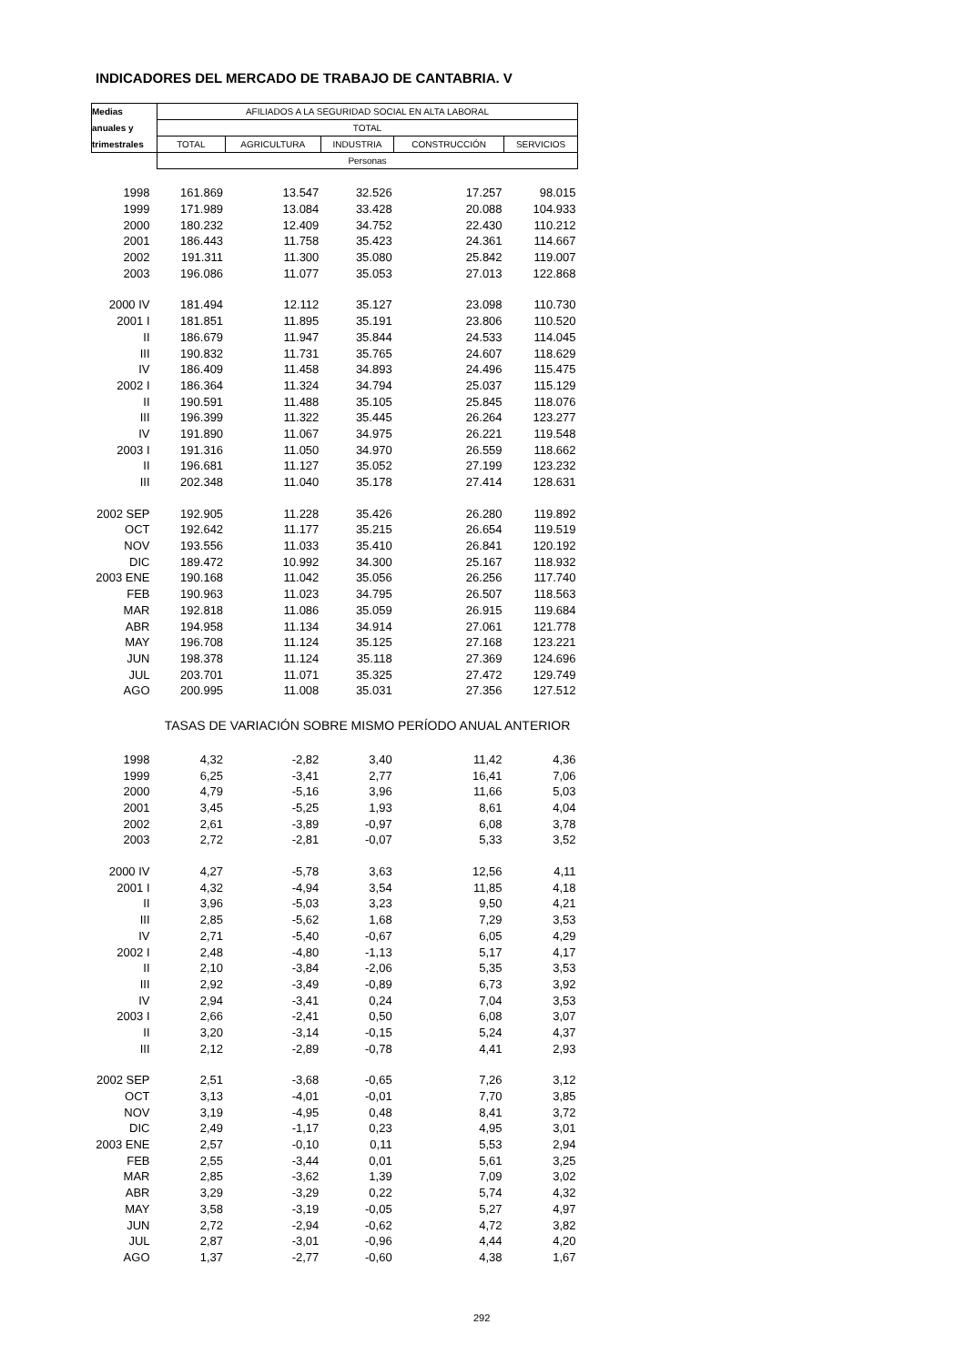INDICADORES DEL MERCADO DE TRABAJO DE CANTABRIA. V
| Medias | AFILIADOS A LA SEGURIDAD SOCIAL EN ALTA LABORAL | | | | |
| anuales y | TOTAL | | | | |
| trimestrales | TOTAL | AGRICULTURA | INDUSTRIA | CONSTRUCCIÓN | SERVICIOS |
| | Personas | | | | |
| 1998 | 161.869 | 13.547 | 32.526 | 17.257 | 98.015 |
| 1999 | 171.989 | 13.084 | 33.428 | 20.088 | 104.933 |
| 2000 | 180.232 | 12.409 | 34.752 | 22.430 | 110.212 |
| 2001 | 186.443 | 11.758 | 35.423 | 24.361 | 114.667 |
| 2002 | 191.311 | 11.300 | 35.080 | 25.842 | 119.007 |
| 2003 | 196.086 | 11.077 | 35.053 | 27.013 | 122.868 |
| 2000 IV | 181.494 | 12.112 | 35.127 | 23.098 | 110.730 |
| 2001 I | 181.851 | 11.895 | 35.191 | 23.806 | 110.520 |
| II | 186.679 | 11.947 | 35.844 | 24.533 | 114.045 |
| III | 190.832 | 11.731 | 35.765 | 24.607 | 118.629 |
| IV | 186.409 | 11.458 | 34.893 | 24.496 | 115.475 |
| 2002 I | 186.364 | 11.324 | 34.794 | 25.037 | 115.129 |
| II | 190.591 | 11.488 | 35.105 | 25.845 | 118.076 |
| III | 196.399 | 11.322 | 35.445 | 26.264 | 123.277 |
| IV | 191.890 | 11.067 | 34.975 | 26.221 | 119.548 |
| 2003 I | 191.316 | 11.050 | 34.970 | 26.559 | 118.662 |
| II | 196.681 | 11.127 | 35.052 | 27.199 | 123.232 |
| III | 202.348 | 11.040 | 35.178 | 27.414 | 128.631 |
| 2002 SEP | 192.905 | 11.228 | 35.426 | 26.280 | 119.892 |
| OCT | 192.642 | 11.177 | 35.215 | 26.654 | 119.519 |
| NOV | 193.556 | 11.033 | 35.410 | 26.841 | 120.192 |
| DIC | 189.472 | 10.992 | 34.300 | 25.167 | 118.932 |
| 2003 ENE | 190.168 | 11.042 | 35.056 | 26.256 | 117.740 |
| FEB | 190.963 | 11.023 | 34.795 | 26.507 | 118.563 |
| MAR | 192.818 | 11.086 | 35.059 | 26.915 | 119.684 |
| ABR | 194.958 | 11.134 | 34.914 | 27.061 | 121.778 |
| MAY | 196.708 | 11.124 | 35.125 | 27.168 | 123.221 |
| JUN | 198.378 | 11.124 | 35.118 | 27.369 | 124.696 |
| JUL | 203.701 | 11.071 | 35.325 | 27.472 | 129.749 |
| AGO | 200.995 | 11.008 | 35.031 | 27.356 | 127.512 |
| | TASAS DE VARIACIÓN SOBRE MISMO PERÍODO ANUAL ANTERIOR | | | | |
| 1998 | 4,32 | -2,82 | 3,40 | 11,42 | 4,36 |
| 1999 | 6,25 | -3,41 | 2,77 | 16,41 | 7,06 |
| 2000 | 4,79 | -5,16 | 3,96 | 11,66 | 5,03 |
| 2001 | 3,45 | -5,25 | 1,93 | 8,61 | 4,04 |
| 2002 | 2,61 | -3,89 | -0,97 | 6,08 | 3,78 |
| 2003 | 2,72 | -2,81 | -0,07 | 5,33 | 3,52 |
| 2000 IV | 4,27 | -5,78 | 3,63 | 12,56 | 4,11 |
| 2001 I | 4,32 | -4,94 | 3,54 | 11,85 | 4,18 |
| II | 3,96 | -5,03 | 3,23 | 9,50 | 4,21 |
| III | 2,85 | -5,62 | 1,68 | 7,29 | 3,53 |
| IV | 2,71 | -5,40 | -0,67 | 6,05 | 4,29 |
| 2002 I | 2,48 | -4,80 | -1,13 | 5,17 | 4,17 |
| II | 2,10 | -3,84 | -2,06 | 5,35 | 3,53 |
| III | 2,92 | -3,49 | -0,89 | 6,73 | 3,92 |
| IV | 2,94 | -3,41 | 0,24 | 7,04 | 3,53 |
| 2003 I | 2,66 | -2,41 | 0,50 | 6,08 | 3,07 |
| II | 3,20 | -3,14 | -0,15 | 5,24 | 4,37 |
| III | 2,12 | -2,89 | -0,78 | 4,41 | 2,93 |
| 2002 SEP | 2,51 | -3,68 | -0,65 | 7,26 | 3,12 |
| OCT | 3,13 | -4,01 | -0,01 | 7,70 | 3,85 |
| NOV | 3,19 | -4,95 | 0,48 | 8,41 | 3,72 |
| DIC | 2,49 | -1,17 | 0,23 | 4,95 | 3,01 |
| 2003 ENE | 2,57 | -0,10 | 0,11 | 5,53 | 2,94 |
| FEB | 2,55 | -3,44 | 0,01 | 5,61 | 3,25 |
| MAR | 2,85 | -3,62 | 1,39 | 7,09 | 3,02 |
| ABR | 3,29 | -3,29 | 0,22 | 5,74 | 4,32 |
| MAY | 3,58 | -3,19 | -0,05 | 5,27 | 4,97 |
| JUN | 2,72 | -2,94 | -0,62 | 4,72 | 3,82 |
| JUL | 2,87 | -3,01 | -0,96 | 4,44 | 4,20 |
| AGO | 1,37 | -2,77 | -0,60 | 4,38 | 1,67 |
292